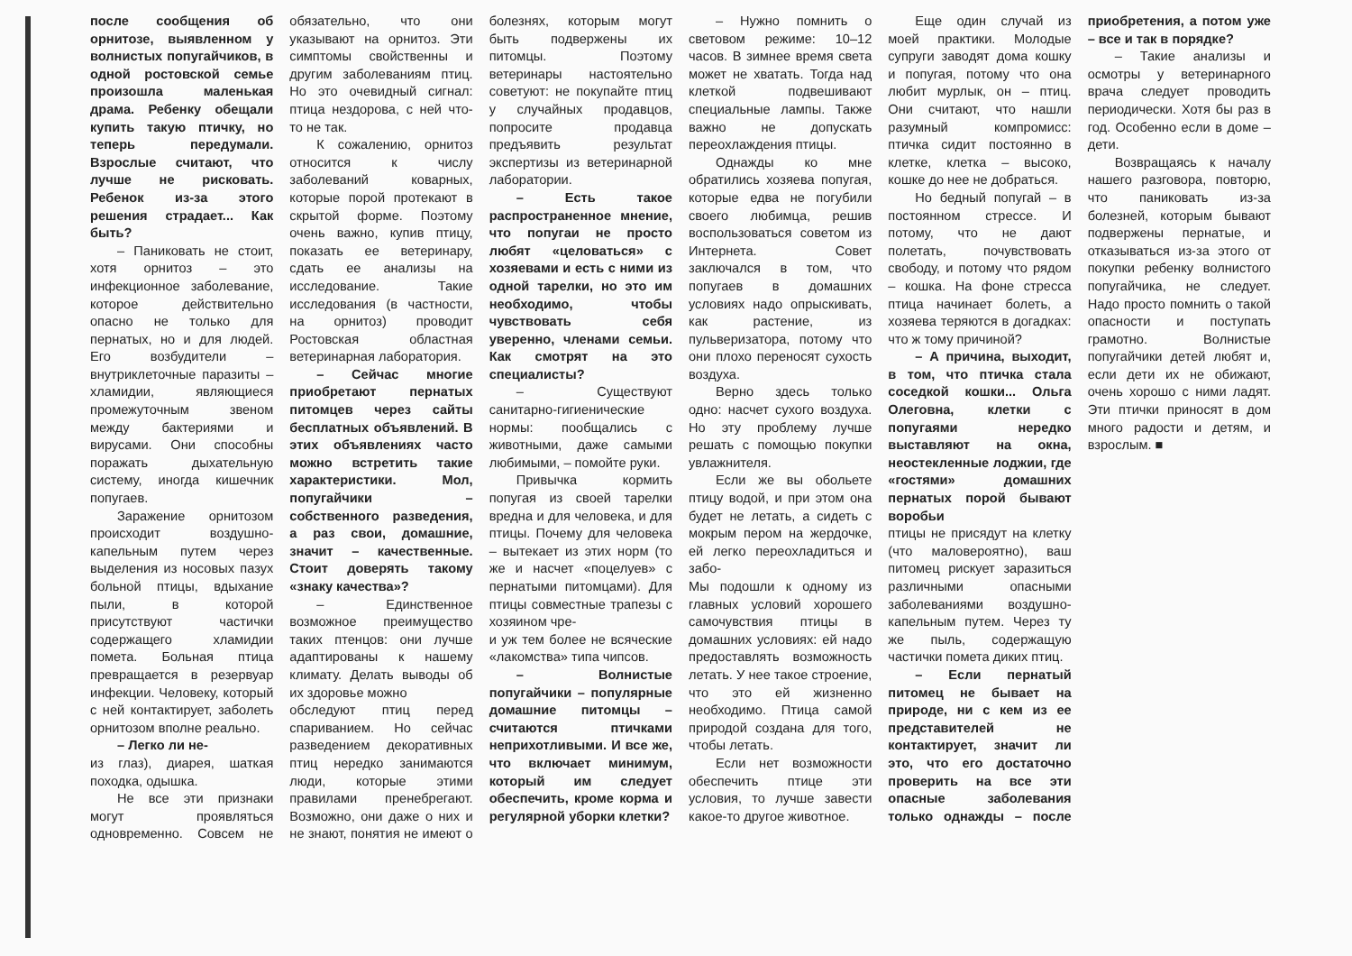после сообщения об орнитозе, выявленном у волнистых попугайчиков, в одной ростовской семье произошла маленькая драма. Ребенку обещали купить такую птичку, но теперь передумали. Взрослые считают, что лучше не рисковать. Ребенок из-за этого решения страдает... Как быть?
– Паниковать не стоит, хотя орнитоз – это инфекционное заболевание, которое действительно опасно не только для пернатых, но и для людей. Его возбудители – внутриклеточные паразиты – хламидии, являющиеся промежуточным звеном между бактериями и вирусами. Они способны поражать дыхательную систему, иногда кишечник попугаев.
Заражение орнитозом происходит воздушно-капельным путем через выделения из носовых пазух больной птицы, вдыхание пыли, в которой присутствуют частички содержащего хламидии помета. Больная птица превращается в резервуар инфекции. Человеку, который с ней контактирует, заболеть орнитозом вполне реально.
– Легко ли не-
из глаз), диарея, шаткая походка, одышка.
Не все эти признаки могут проявляться одновременно. Совсем не обязательно, что они указывают на орнитоз. Эти симптомы свойственны и другим заболеваниям птиц. Но это очевидный сигнал: птица нездорова, с ней что-то не так.
К сожалению, орнитоз относится к числу заболеваний коварных, которые порой протекают в скрытой форме. Поэтому очень важно, купив птицу, показать ее ветеринару, сдать ее анализы на исследование. Такие исследования (в частности, на орнитоз) проводит Ростовская областная ветеринарная лаборатория.
– Сейчас многие приобретают пернатых питомцев через сайты бесплатных объявлений. В этих объявлениях часто можно встретить такие характеристики. Мол, попугайчики – собственного разведения, а раз свои, домашние, значит – качественные. Стоит доверять такому «знаку качества»?
– Единственное возможное преимущество таких птенцов: они лучше адаптированы к нашему климату. Делать выводы об их здоровье можно
обследуют птиц перед спариванием. Но сейчас разведением декоративных птиц нередко занимаются люди, которые этими правилами пренебрегают. Возможно, они даже о них и не знают, понятия не имеют о болезнях, которым могут быть подвержены их питомцы. Поэтому ветеринары настоятельно советуют: не покупайте птиц у случайных продавцов, попросите продавца предъявить результат экспертизы из ветеринарной лаборатории.
– Есть такое распространенное мнение, что попугаи не просто любят «целоваться» с хозяевами и есть с ними из одной тарелки, но это им необходимо, чтобы чувствовать себя уверенно, членами семьи. Как смотрят на это специалисты?
– Существуют санитарно-гигиенические нормы: пообщались с животными, даже самыми любимыми, – помойте руки.
Привычка кормить попугая из своей тарелки вредна и для человека, и для птицы. Почему для человека – вытекает из этих норм (то же и насчет «поцелуев» с пернатыми питомцами). Для птицы совместные трапезы с хозяином чре-
и уж тем более не всяческие «лакомства» типа чипсов.
– Волнистые попугайчики – популярные домашние питомцы – считаются птичками неприхотливыми. И все же, что включает минимум, который им следует обеспечить, кроме корма и регулярной уборки клетки?
– Нужно помнить о световом режиме: 10–12 часов. В зимнее время света может не хватать. Тогда над клеткой подвешивают специальные лампы. Также важно не допускать переохлаждения птицы.
Однажды ко мне обратились хозяева попугая, которые едва не погубили своего любимца, решив воспользоваться советом из Интернета. Совет заключался в том, что попугаев в домашних условиях надо опрыскивать, как растение, из пульверизатора, потому что они плохо переносят сухость воздуха.
Верно здесь только одно: насчет сухого воздуха. Но эту проблему лучше решать с помощью покупки увлажнителя.
Если же вы обольете птицу водой, и при этом она будет не летать, а сидеть с мокрым пером на жердочке, ей легко переохладиться и забо-
Мы подошли к одному из главных условий хорошего самочувствия птицы в домашних условиях: ей надо предоставлять возможность летать. У нее такое строение, что это ей жизненно необходимо. Птица самой природой создана для того, чтобы летать.
Если нет возможности обеспечить птице эти условия, то лучше завести какое-то другое животное.
Еще один случай из моей практики. Молодые супруги заводят дома кошку и попугая, потому что она любит мурлык, он – птиц. Они считают, что нашли разумный компромисс: птичка сидит постоянно в клетке, клетка – высоко, кошке до нее не добраться.
Но бедный попугай – в постоянном стрессе. И потому, что не дают полетать, почувствовать свободу, и потому что рядом – кошка. На фоне стресса птица начинает болеть, а хозяева теряются в догадках: что ж тому причиной?
– А причина, выходит, в том, что птичка стала соседкой кошки... Ольга Олеговна, клетки с попугаями нередко выставляют на окна, неостекленные лоджии, где «гостями» домашних пернатых порой бывают воробьи
птицы не присядут на клетку (что маловероятно), ваш питомец рискует заразиться различными опасными заболеваниями воздушно-капельным путем. Через ту же пыль, содержащую частички помета диких птиц.
– Если пернатый питомец не бывает на природе, ни с кем из ее представителей не контактирует, значит ли это, что его достаточно проверить на все эти опасные заболевания только однажды – после приобретения, а потом уже – все и так в порядке?
– Такие анализы и осмотры у ветеринарного врача следует проводить периодически. Хотя бы раз в год. Особенно если в доме – дети.
Возвращаясь к началу нашего разговора, повторю, что паниковать из-за болезней, которым бывают подвержены пернатые, и отказываться из-за этого от покупки ребенку волнистого попугайчика, не следует. Надо просто помнить о такой опасности и поступать грамотно. Волнистые попугайчики детей любят и, если дети их не обижают, очень хорошо с ними ладят. Эти птички приносят в дом много радости и детям, и взрослым. ■